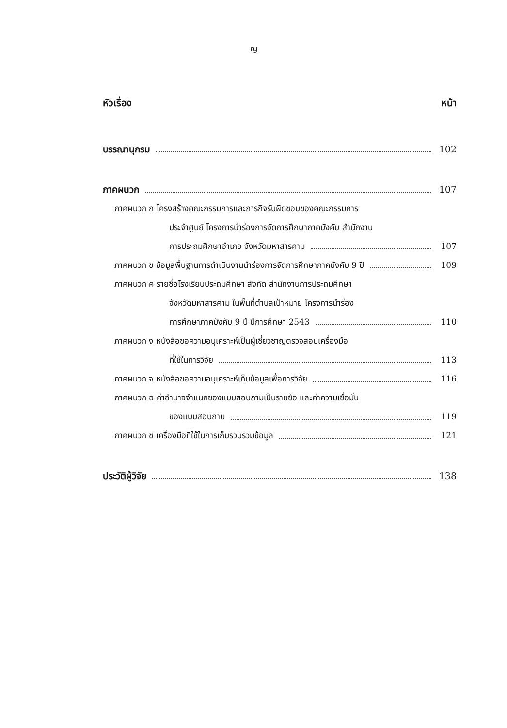ญ
หัวเรื่อง หน้า
บรรณานุกรม 102
ภาคผนวก 107
ภาคผนวก ก โครงสร้างคณะกรรมการและภารกิจรับผิดชอบของคณะกรรมการ
ประจำศูนย์ โครงการนำร่องการจัดการศึกษาภาคบังคับ สำนักงาน
การประถมศึกษาอำเภอ จังหวัดมหาสารคาม 107
ภาคผนวก ข ข้อมูลพื้นฐานการดำเนินงานนำร่องการจัดการศึกษาภาคบังคับ 9 ปี 109
ภาคผนวก ค รายชื่อโรงเรียนประถมศึกษา สังกัด สำนักงานการประถมศึกษา
จังหวัดมหาสารคาม ในพื้นที่ตำบลเป้าหมาย โครงการนำร่อง
การศึกษาภาคบังคับ 9 ปี ปีการศึกษา 2543 110
ภาคผนวก ง หนังสือขอความอนุเคราะห์เป็นผู้เชี่ยวชาญตรวจสอบเครื่องมือ
ที่ใช้ในการวิจัย 113
ภาคผนวก จ หนังสือขอความอนุเคราะห์เก็บข้อมูลเพื่อการวิจัย 116
ภาคผนวก ฉ ค่าอำนาจจำแนกของแบบสอบถามเป็นรายข้อ และค่าความเชื่อมั่น
ของแบบสอบถาม 119
ภาคผนวก ช เครื่องมือที่ใช้ในการเก็บรวบรวมข้อมูล 121
ประวัติผู้วิจัย 138